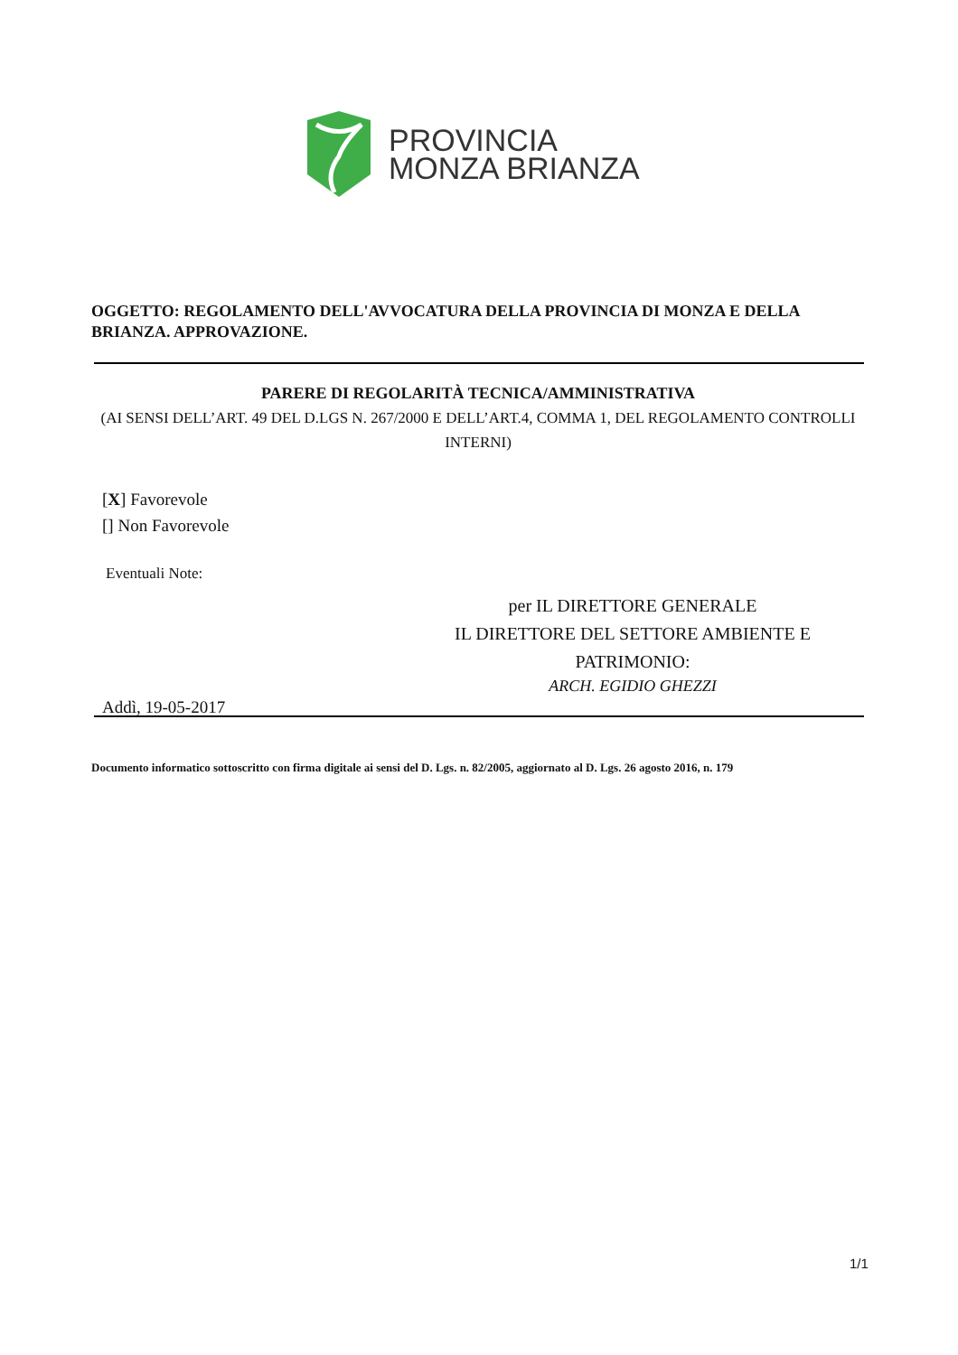PROVINCIA
MONZA BRIANZA
OGGETTO: REGOLAMENTO DELL'AVVOCATURA DELLA PROVINCIA DI MONZA E DELLA BRIANZA. APPROVAZIONE.
PARERE DI REGOLARITÀ TECNICA/AMMINISTRATIVA
(AI SENSI DELL’ART. 49 DEL D.LGS N. 267/2000 E DELL’ART.4, COMMA 1, DEL REGOLAMENTO CONTROLLI INTERNI)
[X] Favorevole
[] Non Favorevole
Eventuali Note:
per IL DIRETTORE GENERALE
IL DIRETTORE DEL SETTORE AMBIENTE E PATRIMONIO:
ARCH. EGIDIO GHEZZI
Addì, 19-05-2017
Documento informatico sottoscritto con firma digitale ai sensi del D. Lgs. n. 82/2005, aggiornato al D. Lgs. 26 agosto 2016, n. 179
1/1